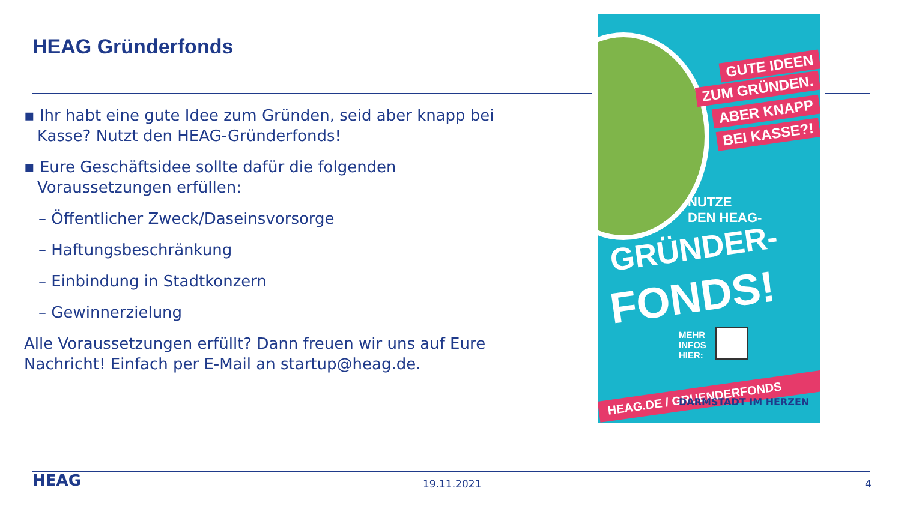HEAG Gründerfonds
▪ Ihr habt eine gute Idee zum Gründen, seid aber knapp bei Kasse? Nutzt den HEAG-Gründerfonds!
▪ Eure Geschäftsidee sollte dafür die folgenden Voraussetzungen erfüllen:
– Öffentlicher Zweck/Daseinsvorsorge
– Haftungsbeschränkung
– Einbindung in Stadtkonzern
– Gewinnerzielung
Alle Voraussetzungen erfüllt? Dann freuen wir uns auf Eure Nachricht! Einfach per E-Mail an startup@heag.de.
GUTE IDEEN
ZUM GRÜNDEN.
ABER KNAPP
BEI KASSE?!
NUTZE
DEN HEAG-
GRÜNDER-
FONDS!
MEHR
INFOS
HIER:
HEAG.DE / GRUENDERFONDS
DARMSTADT IM HERZEN
HEAG 19.11.2021 4